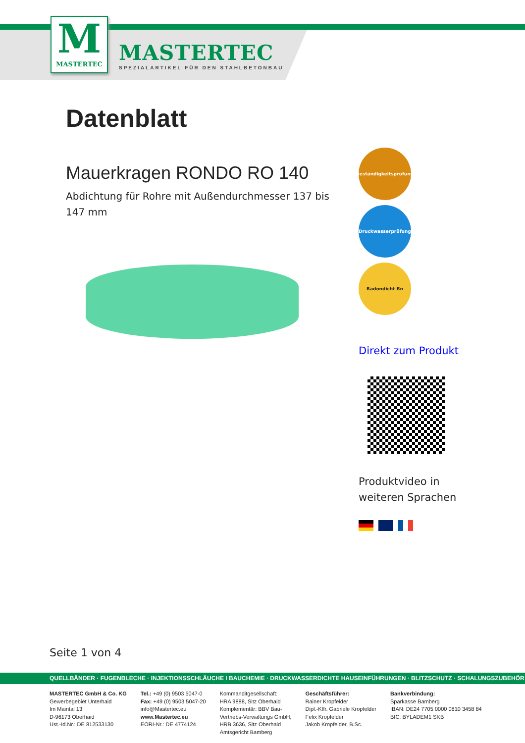M
MASTERTEC
MASTERTEC
SPEZIALARTIKEL FÜR DEN STAHLBETONBAU
Datenblatt
Mauerkragen RONDO RO 140
Abdichtung für Rohre mit Außendurchmesser 137 bis 147 mm
Beständigkeitsprüfung
Druckwasserprüfung
Radondicht Rn
Direkt zum Produkt
Produktvideo in weiteren Sprachen
Seite 1 von 4
QUELLBÄNDER · FUGENBLECHE · INJEKTIONSSCHLÄUCHE I BAUCHEMIE · DRUCKWASSERDICHTE HAUSEINFÜHRUNGEN · BLITZSCHUTZ · SCHALUNGSZUBEHÖR
MASTERTEC GmbH & Co. KG
Gewerbegebiet Unterhaid
Im Maintal 13
D-96173 Oberhaid
Ust.-Id.Nr.: DE 812533130
Tel.: +49 (0) 9503 5047-0
Fax: +49 (0) 9503 5047-20
info@Mastertec.eu
www.Mastertec.eu
EORI-Nr.: DE 4774124
Kommanditgesellschaft:
HRA 9888, Sitz Oberhaid
Komplementär: BBV Bau-
Vertriebs-Verwaltungs GmbH,
HRB 3636, Sitz Oberhaid
Amtsgericht Bamberg
Geschäftsführer:
Rainer Kropfelder
Dipl.-Kffr. Gabriele Kropfelder
Felix Kropfelder
Jakob Kropfelder, B.Sc.
Bankverbindung:
Sparkasse Bamberg
IBAN: DE24 7705 0000 0810 3458 84
BIC: BYLADEM1 SKB